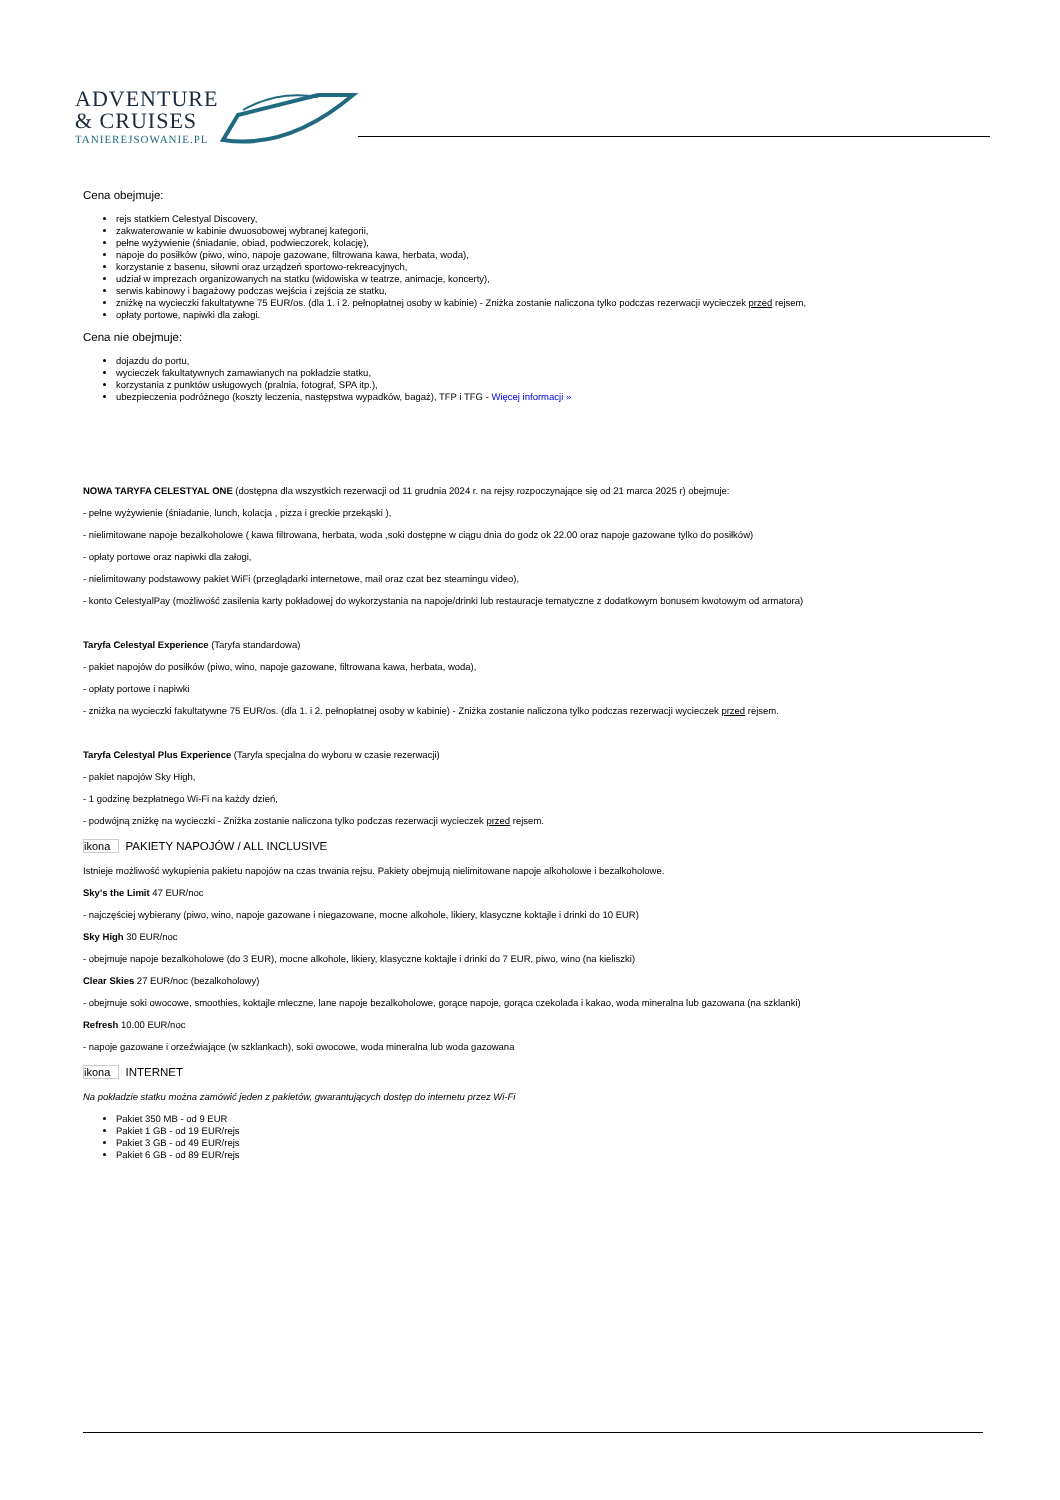ADVENTURE
& CRUISES
TANIEREJSOWANIE.PL
Cena obejmuje:
rejs statkiem Celestyal Discovery,
zakwaterowanie w kabinie dwuosobowej wybranej kategorii,
pełne wyżywienie (śniadanie, obiad, podwieczorek, kolację),
napoje do posiłków (piwo, wino, napoje gazowane, filtrowana kawa, herbata, woda),
korzystanie z basenu, siłowni oraz urządzeń sportowo-rekreacyjnych,
udział w imprezach organizowanych na statku (widowiska w teatrze, animacje, koncerty),
serwis kabinowy i bagażowy podczas wejścia i zejścia ze statku,
zniżkę na wycieczki fakultatywne 75 EUR/os. (dla 1. i 2. pełnopłatnej osoby w kabinie) - Zniżka zostanie naliczona tylko podczas rezerwacji wycieczek przed rejsem,
opłaty portowe, napiwki dla załogi.
Cena nie obejmuje:
dojazdu do portu,
wycieczek fakultatywnych zamawianych na pokładzie statku,
korzystania z punktów usługowych (pralnia, fotograf, SPA itp.),
ubezpieczenia podróżnego (koszty leczenia, następstwa wypadków, bagaż), TFP i TFG - Więcej informacji »
NOWA TARYFA CELESTYAL ONE (dostępna dla wszystkich rezerwacji od 11 grudnia 2024 r. na rejsy rozpoczynające się od 21 marca 2025 r) obejmuje:
- pełne wyżywienie (śniadanie, lunch, kolacja , pizza i greckie przekąski ),
- nielimitowane napoje bezalkoholowe ( kawa filtrowana, herbata, woda ,soki dostępne w ciągu dnia do godz ok 22.00 oraz napoje gazowane tylko do posiłków)
- opłaty portowe oraz napiwki dla załogi,
- nielimitowany podstawowy pakiet WiFi (przeglądarki internetowe, mail oraz czat bez steamingu video),
- konto CelestyalPay (możliwość zasilenia karty pokładowej do wykorzystania na napoje/drinki lub restauracje tematyczne z dodatkowym bonusem kwotowym od armatora)
Taryfa Celestyal Experience (Taryfa standardowa)
- pakiet napojów do posiłków (piwo, wino, napoje gazowane, filtrowana kawa, herbata, woda),
- opłaty portowe i napiwki
- zniżka na wycieczki fakultatywne 75 EUR/os. (dla 1. i 2. pełnopłatnej osoby w kabinie) - Zniżka zostanie naliczona tylko podczas rezerwacji wycieczek przed rejsem.
Taryfa Celestyal Plus Experience (Taryfa specjalna do wyboru w czasie rezerwacji)
- pakiet napojów Sky High,
- 1 godzinę bezpłatnego Wi-Fi na każdy dzień,
- podwójną zniżkę na wycieczki - Zniżka zostanie naliczona tylko podczas rezerwacji wycieczek przed rejsem.
ikona PAKIETY NAPOJÓW / ALL INCLUSIVE
Istnieje możliwość wykupienia pakietu napojów na czas trwania rejsu. Pakiety obejmują nielimitowane napoje alkoholowe i bezalkoholowe.
Sky's the Limit 47 EUR/noc
- najczęściej wybierany (piwo, wino, napoje gazowane i niegazowane, mocne alkohole, likiery, klasyczne koktajle i drinki do 10 EUR)
Sky High 30 EUR/noc
- obejmuje napoje bezalkoholowe (do 3 EUR), mocne alkohole, likiery, klasyczne koktajle i drinki do 7 EUR, piwo, wino (na kieliszki)
Clear Skies 27 EUR/noc (bezalkoholowy)
- obejmuje soki owocowe, smoothies, koktajle mleczne, lane napoje bezalkoholowe, gorące napoje, gorąca czekolada i kakao, woda mineralna lub gazowana (na szklanki)
Refresh 10.00 EUR/noc
- napoje gazowane i orzeźwiające (w szklankach), soki owocowe, woda mineralna lub woda gazowana
ikona INTERNET
Na pokładzie statku można zamówić jeden z pakietów, gwarantujących dostęp do internetu przez Wi-Fi
Pakiet 350 MB - od 9 EUR
Pakiet 1 GB - od 19 EUR/rejs
Pakiet 3 GB - od 49 EUR/rejs
Pakiet 6 GB - od 89 EUR/rejs